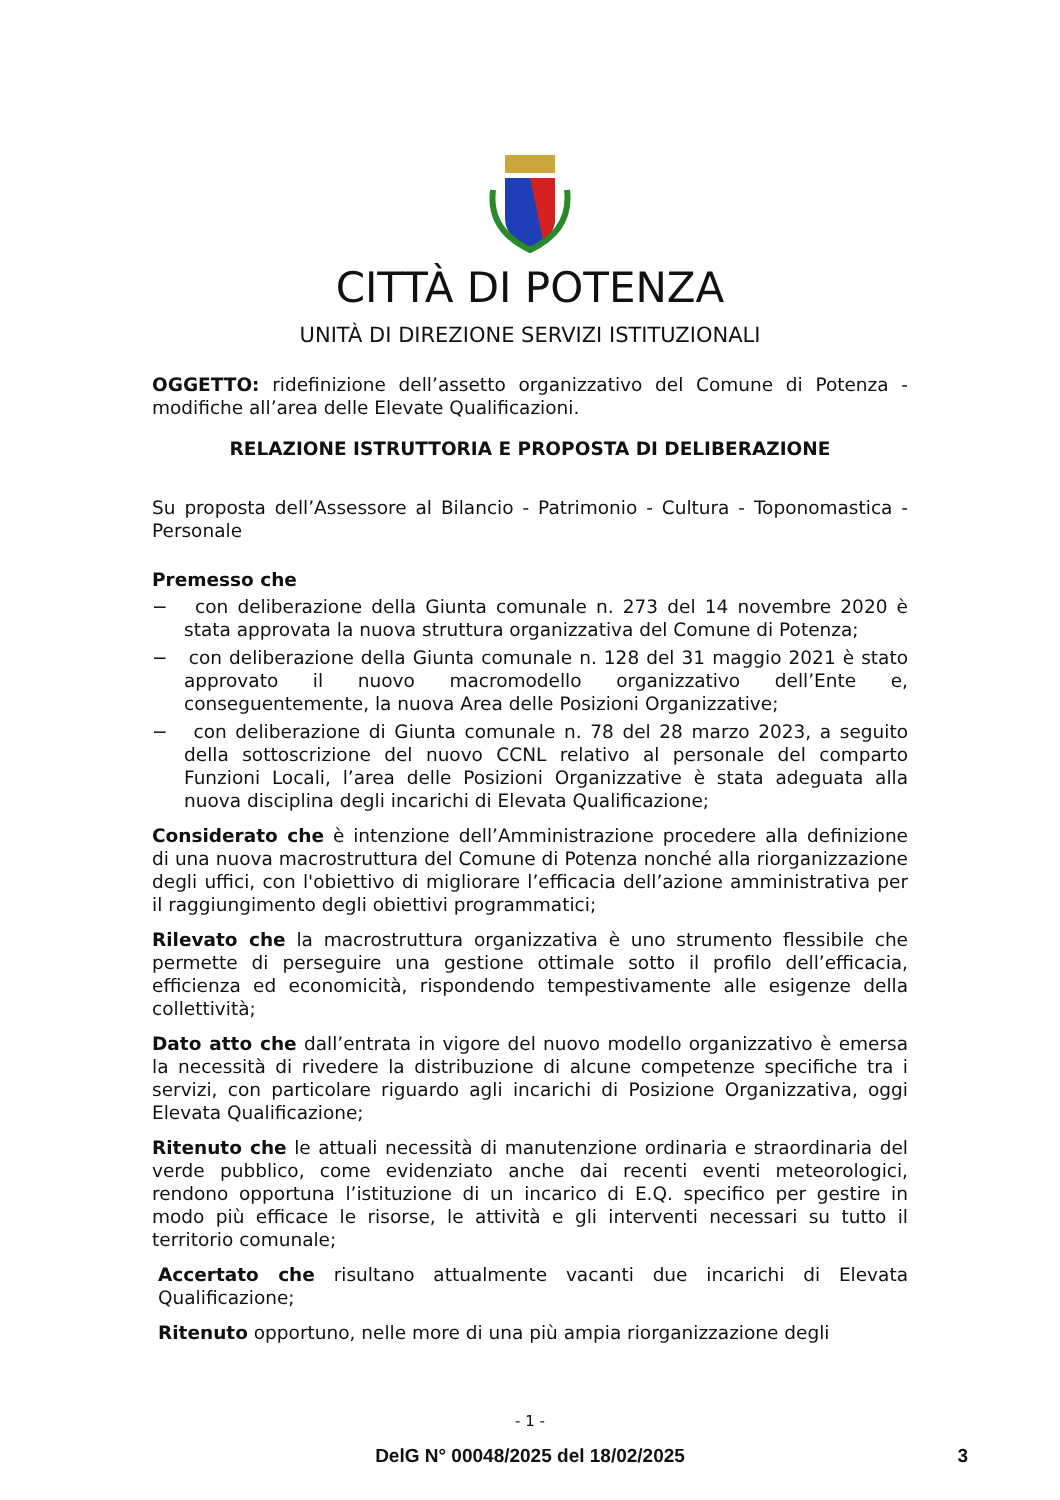CITTÀ DI POTENZA
UNITÀ DI DIREZIONE SERVIZI ISTITUZIONALI
OGGETTO: ridefinizione dell’assetto organizzativo del Comune di Potenza - modifiche all’area delle Elevate Qualificazioni.
RELAZIONE ISTRUTTORIA E PROPOSTA DI DELIBERAZIONE
Su proposta dell’Assessore al Bilancio - Patrimonio - Cultura - Toponomastica - Personale
Premesso che
− con deliberazione della Giunta comunale n. 273 del 14 novembre 2020 è stata approvata la nuova struttura organizzativa del Comune di Potenza;
− con deliberazione della Giunta comunale n. 128 del 31 maggio 2021 è stato approvato il nuovo macromodello organizzativo dell’Ente e, conseguentemente, la nuova Area delle Posizioni Organizzative;
− con deliberazione di Giunta comunale n. 78 del 28 marzo 2023, a seguito della sottoscrizione del nuovo CCNL relativo al personale del comparto Funzioni Locali, l’area delle Posizioni Organizzative è stata adeguata alla nuova disciplina degli incarichi di Elevata Qualificazione;
Considerato che è intenzione dell’Amministrazione procedere alla definizione di una nuova macrostruttura del Comune di Potenza nonché alla riorganizzazione degli uffici, con l'obiettivo di migliorare l’efficacia dell’azione amministrativa per il raggiungimento degli obiettivi programmatici;
Rilevato che la macrostruttura organizzativa è uno strumento flessibile che permette di perseguire una gestione ottimale sotto il profilo dell’efficacia, efficienza ed economicità, rispondendo tempestivamente alle esigenze della collettività;
Dato atto che dall’entrata in vigore del nuovo modello organizzativo è emersa la necessità di rivedere la distribuzione di alcune competenze specifiche tra i servizi, con particolare riguardo agli incarichi di Posizione Organizzativa, oggi Elevata Qualificazione;
Ritenuto che le attuali necessità di manutenzione ordinaria e straordinaria del verde pubblico, come evidenziato anche dai recenti eventi meteorologici, rendono opportuna l’istituzione di un incarico di E.Q. specifico per gestire in modo più efficace le risorse, le attività e gli interventi necessari su tutto il territorio comunale;
Accertato che risultano attualmente vacanti due incarichi di Elevata Qualificazione;
Ritenuto opportuno, nelle more di una più ampia riorganizzazione degli
- 1 -
DelG N° 00048/2025 del 18/02/2025 3